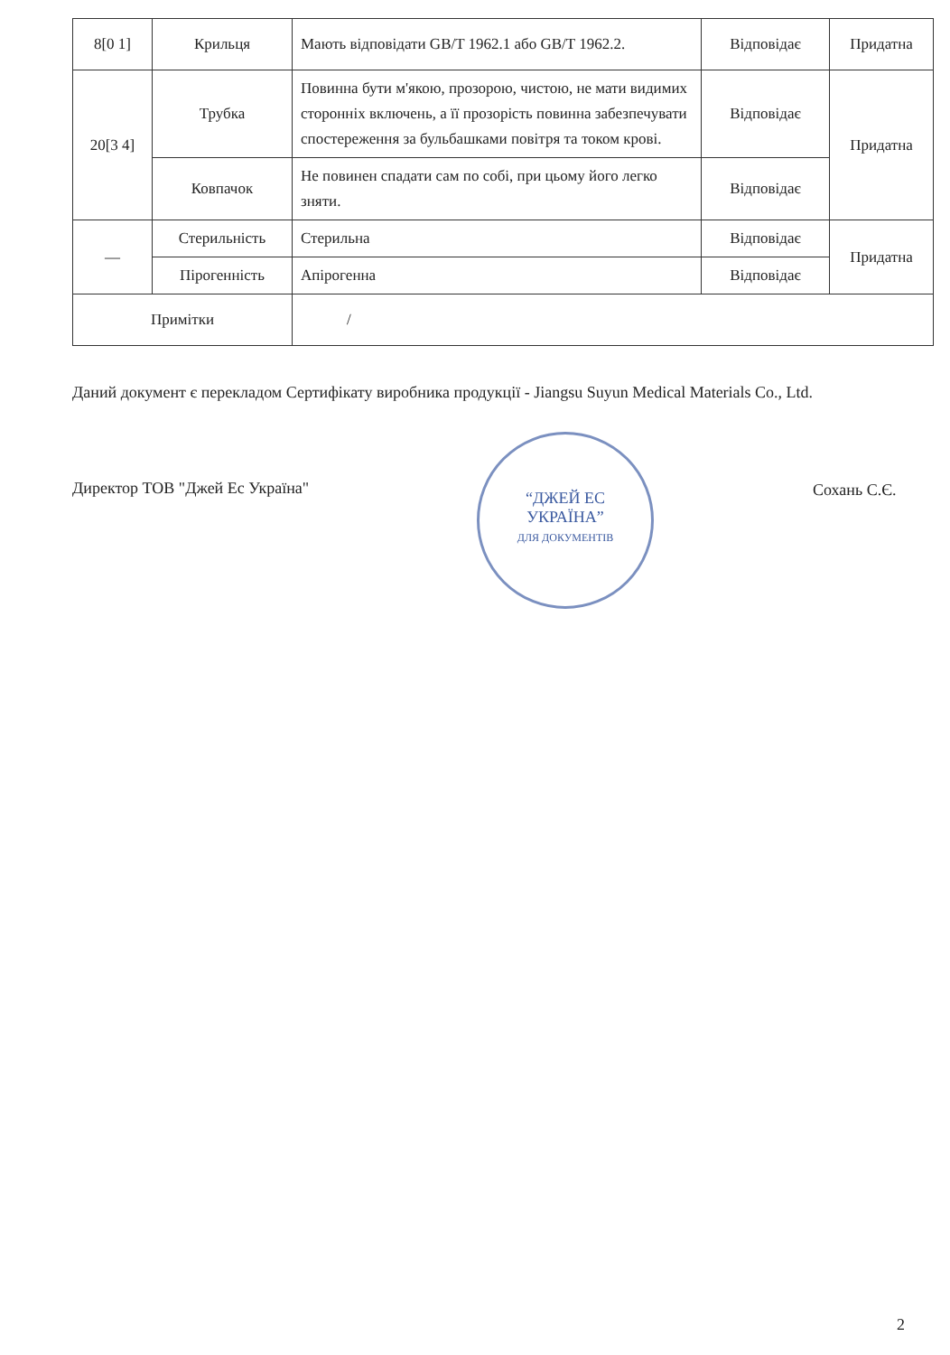| 8[0 1] | Крильця | Мають відповідати GB/T 1962.1 або GB/T 1962.2. | Відповідає | Придатна |
| 20[3 4] | Трубка | Повинна бути м'якою, прозорою, чистою, не мати видимих сторонніх включень, а її прозорість повинна забезпечувати спостереження за бульбашками повітря та током крові. | Відповідає | Придатна |
| | Ковпачок | Не повинен спадати сам по собі, при цьому його легко зняти. | Відповідає | |
| — | Стерильність | Стерильна | Відповідає | Придатна |
| | Пірогенність | Апірогенна | Відповідає | |
| Примітки | | / | | |
Даний документ є перекладом Сертифікату виробника продукції - Jiangsu Suyun Medical Materials Co., Ltd.
Директор ТОВ "Джей Ес Україна"
“ДЖЕЙ ЕС
УКРАЇНА”
ДЛЯ ДОКУМЕНТІВ
Сохань С.Є.
2